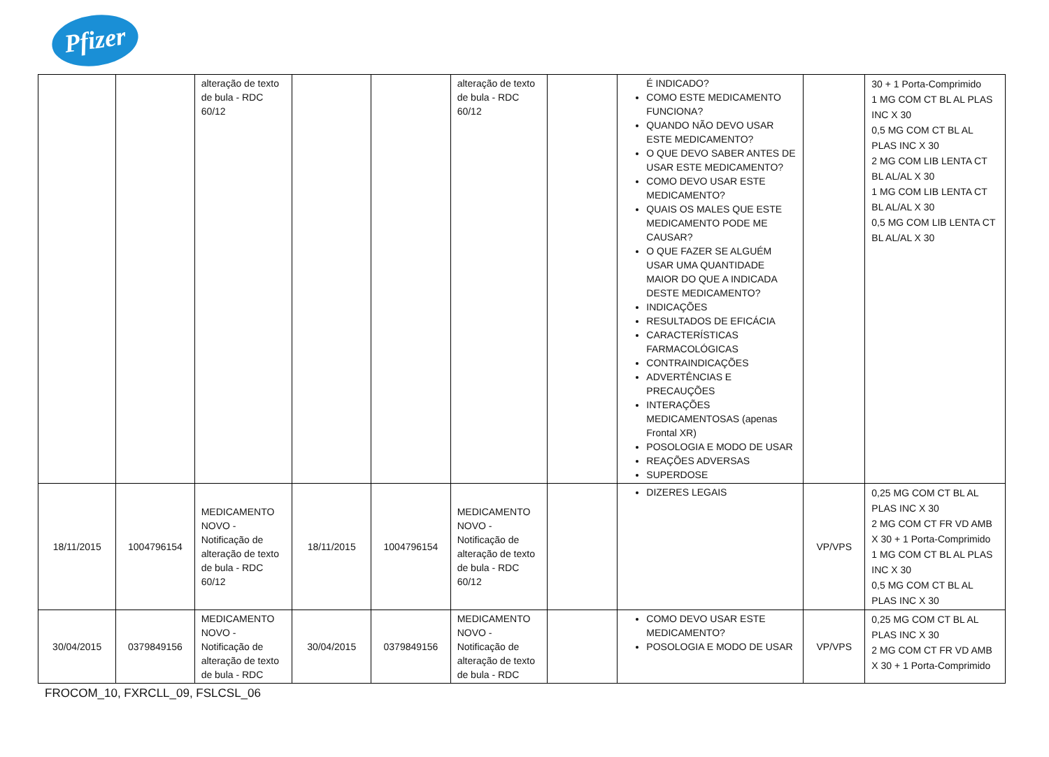Pfizer
| | | alteração de texto de bula - RDC 60/12 | | | alteração de texto de bula - RDC 60/12 | | É INDICADO? COMO ESTE MEDICAMENTO FUNCIONA? QUANDO NÃO DEVO USAR ESTE MEDICAMENTO? O QUE DEVO SABER ANTES DE USAR ESTE MEDICAMENTO? COMO DEVO USAR ESTE MEDICAMENTO? QUAIS OS MALES QUE ESTE MEDICAMENTO PODE ME CAUSAR? O QUE FAZER SE ALGUÉM USAR UMA QUANTIDADE MAIOR DO QUE A INDICADA DESTE MEDICAMENTO? INDICAÇÕES RESULTADOS DE EFICÁCIA CARACTERÍSTICAS FARMACOLÓGICAS CONTRAINDICAÇÕES ADVERTÊNCIAS E PRECAUÇÕES INTERAÇÕES MEDICAMENTOSAS (apenas Frontal XR) POSOLOGIA E MODO DE USAR REAÇÕES ADVERSAS SUPERDOSE | | 30 + 1 Porta-Comprimido 1 MG COM CT BL AL PLAS INC X 30 0,5 MG COM CT BL AL PLAS INC X 30 2 MG COM LIB LENTA CT BL AL/AL X 30 1 MG COM LIB LENTA CT BL AL/AL X 30 0,5 MG COM LIB LENTA CT BL AL/AL X 30 |
| 18/11/2015 | 1004796154 | MEDICAMENTO NOVO - Notificação de alteração de texto de bula - RDC 60/12 | 18/11/2015 | 1004796154 | MEDICAMENTO NOVO - Notificação de alteração de texto de bula - RDC 60/12 | | DIZERES LEGAIS | VP/VPS | 0,25 MG COM CT BL AL PLAS INC X 30 2 MG COM CT FR VD AMB X 30 + 1 Porta-Comprimido 1 MG COM CT BL AL PLAS INC X 30 0,5 MG COM CT BL AL PLAS INC X 30 |
| 30/04/2015 | 0379849156 | MEDICAMENTO NOVO - Notificação de alteração de texto de bula - RDC | 30/04/2015 | 0379849156 | MEDICAMENTO NOVO - Notificação de alteração de texto de bula - RDC | | COMO DEVO USAR ESTE MEDICAMENTO? POSOLOGIA E MODO DE USAR | VP/VPS | 0,25 MG COM CT BL AL PLAS INC X 30 2 MG COM CT FR VD AMB X 30 + 1 Porta-Comprimido |
FROCOM_10, FXRCLL_09, FSLCSL_06